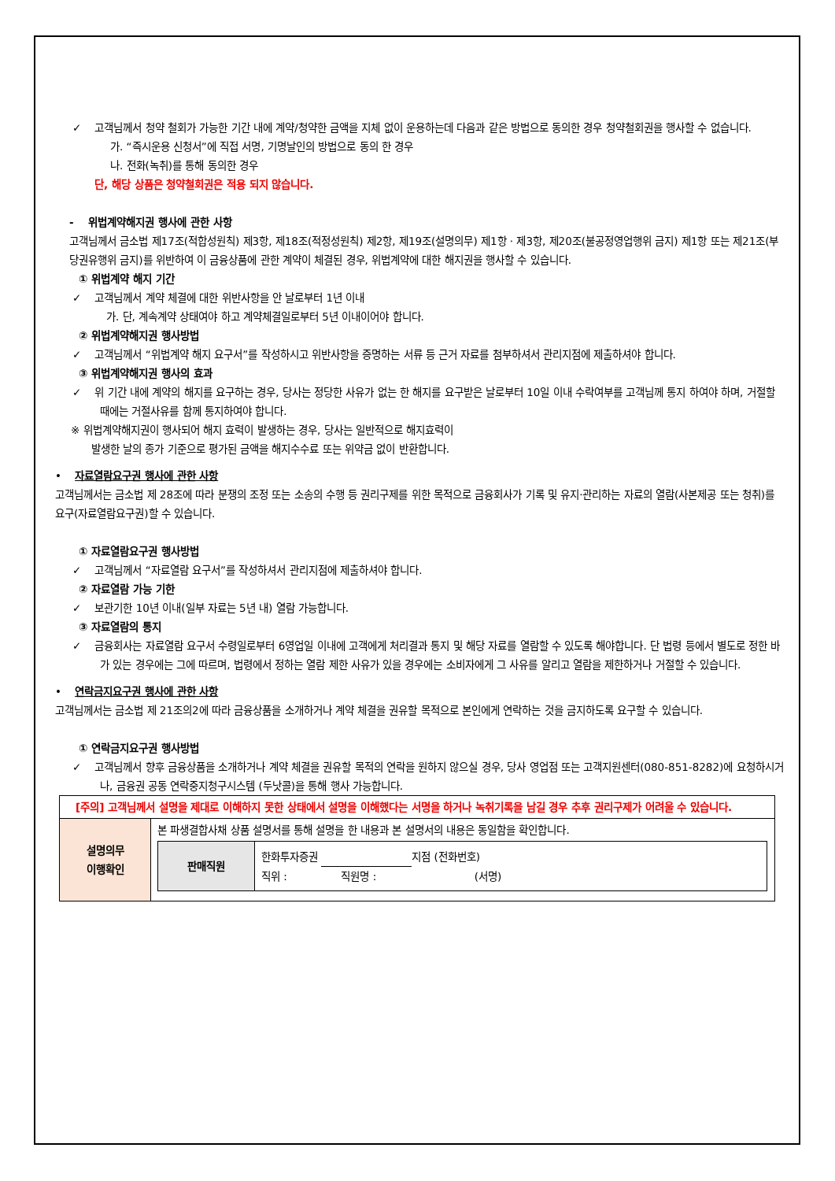✓ 고객님께서 청약 철회가 가능한 기간 내에 계약/청약한 금액을 지체 없이 운용하는데 다음과 같은 방법으로 동의한 경우 청약철회권을 행사할 수 없습니다.
가. “즉시운용 신청서”에 직접 서명, 기명날인의 방법으로 동의 한 경우
나. 전화(녹취)를 통해 동의한 경우
단, 해당 상품은 청약철회권은 적용 되지 않습니다.
- 위법계약해지권 행사에 관한 사항
고객님께서 금소법 제17조(적합성원칙) 제3항, 제18조(적정성원칙) 제2항, 제19조(설명의무) 제1항 · 제3항, 제20조(불공정영업행위 금지) 제1항 또는 제21조(부당권유행위 금지)를 위반하여 이 금융상품에 관한 계약이 체결된 경우, 위법계약에 대한 해지권을 행사할 수 있습니다.
① 위법계약 해지 기간
✓ 고객님께서 계약 체결에 대한 위반사항을 안 날로부터 1년 이내
가. 단, 계속계약 상태여야 하고 계약체결일로부터 5년 이내이어야 합니다.
② 위법계약해지권 행사방법
✓ 고객님께서 “위법계약 해지 요구서”를 작성하시고 위반사항을 증명하는 서류 등 근거 자료를 첨부하셔서 관리지점에 제출하셔야 합니다.
③ 위법계약해지권 행사의 효과
✓ 위 기간 내에 계약의 해지를 요구하는 경우, 당사는 정당한 사유가 없는 한 해지를 요구받은 날로부터 10일 이내 수락여부를 고객님께 통지 하여야 하며, 거절할 때에는 거절사유를 함께 통지하여야 합니다.
※ 위법계약해지권이 행사되어 해지 효력이 발생하는 경우, 당사는 일반적으로 해지효력이
발생한 날의 종가 기준으로 평가된 금액을 해지수수료 또는 위약금 없이 반환합니다.
• 자료열람요구권 행사에 관한 사항
고객님께서는 금소법 제 28조에 따라 분쟁의 조정 또는 소송의 수행 등 권리구제를 위한 목적으로 금융회사가 기록 및 유지·관리하는 자료의 열람(사본제공 또는 청취)를 요구(자료열람요구권)할 수 있습니다.
① 자료열람요구권 행사방법
✓ 고객님께서 “자료열람 요구서”를 작성하셔서 관리지점에 제출하셔야 합니다.
② 자료열람 가능 기한
✓ 보관기한 10년 이내(일부 자료는 5년 내) 열람 가능합니다.
③ 자료열람의 통지
✓ 금융회사는 자료열람 요구서 수령일로부터 6영업일 이내에 고객에게 처리결과 통지 및 해당 자료를 열람할 수 있도록 해야합니다. 단 법령 등에서 별도로 정한 바가 있는 경우에는 그에 따르며, 법령에서 정하는 열람 제한 사유가 있을 경우에는 소비자에게 그 사유를 알리고 열람을 제한하거나 거절할 수 있습니다.
• 연락금지요구권 행사에 관한 사항
고객님께서는 금소법 제 21조의2에 따라 금융상품을 소개하거나 계약 체결을 권유할 목적으로 본인에게 연락하는 것을 금지하도록 요구할 수 있습니다.
① 연락금지요구권 행사방법
✓ 고객님께서 향후 금융상품을 소개하거나 계약 체결을 권유할 목적의 연락을 원하지 않으실 경우, 당사 영업점 또는 고객지원센터(080-851-8282)에 요청하시거나, 금융권 공동 연락중지청구시스템 (두낫콜)을 통해 행사 가능합니다.
| [주의] 고객님께서 설명을 제대로 이해하지 못한 상태에서 설명을 이해했다는 서명을 하거나 녹취기록을 남길 경우 추후 권리구제가 어려울 수 있습니다. | |
| 설명의무 이행확인 | 본 파생결합사채 상품 설명서를 통해 설명을 한 내용과 본 설명서의 내용은 동일함을 확인합니다. / 판매직원 / 한화투자증권 지점 (전화번호) 직위 : 직원명 : (서명) / |